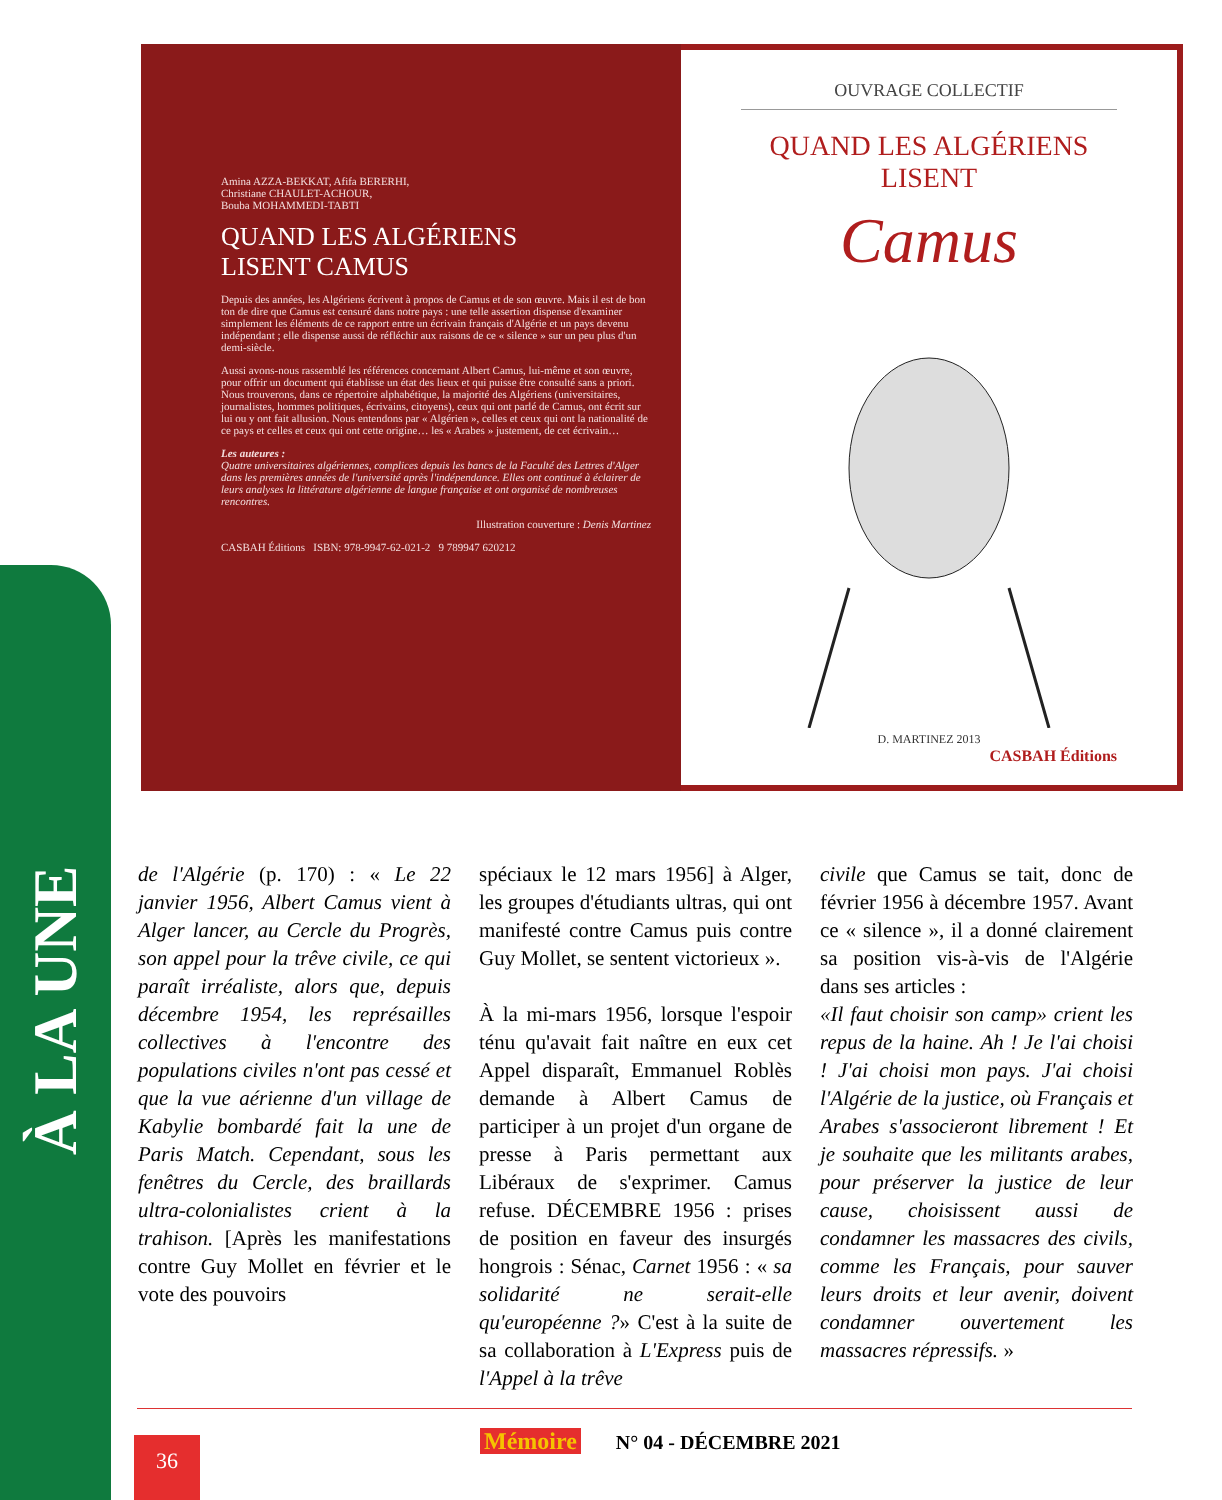À LA UNE
Amina AZZA-BEKKAT, Afifa BERERHI,
Christiane CHAULET-ACHOUR,
Bouba MOHAMMEDI-TABTI
QUAND LES ALGÉRIENS
LISENT CAMUS
Depuis des années, les Algériens écrivent à propos de Camus et de son œuvre. Mais il est de bon ton de dire que Camus est censuré dans notre pays : une telle assertion dispense d'examiner simplement les éléments de ce rapport entre un écrivain français d'Algérie et un pays devenu indépendant ; elle dispense aussi de réfléchir aux raisons de ce « silence » sur un peu plus d'un demi-siècle.
Aussi avons-nous rassemblé les références concernant Albert Camus, lui-même et son œuvre, pour offrir un document qui établisse un état des lieux et qui puisse être consulté sans a priori. Nous trouverons, dans ce répertoire alphabétique, la majorité des Algériens (universitaires, journalistes, hommes politiques, écrivains, citoyens), ceux qui ont parlé de Camus, ont écrit sur lui ou y ont fait allusion. Nous entendons par « Algérien », celles et ceux qui ont la nationalité de ce pays et celles et ceux qui ont cette origine… les « Arabes » justement, de cet écrivain…
Les auteures :
Quatre universitaires algériennes, complices depuis les bancs de la Faculté des Lettres d'Alger dans les premières années de l'université après l'indépendance. Elles ont continué à éclairer de leurs analyses la littérature algérienne de langue française et ont organisé de nombreuses rencontres.
Illustration couverture : Denis Martinez
CASBAH Éditions ISBN: 978-9947-62-021-2 9 789947 620212
OUVRAGE COLLECTIF
QUAND LES ALGÉRIENS LISENT
Camus
D. MARTINEZ 2013
CASBAH Éditions
de l'Algérie (p. 170) : « Le 22 janvier 1956, Albert Camus vient à Alger lancer, au Cercle du Progrès, son appel pour la trêve civile, ce qui paraît irréaliste, alors que, depuis décembre 1954, les représailles collectives à l'encontre des populations civiles n'ont pas cessé et que la vue aérienne d'un village de Kabylie bombardé fait la une de Paris Match. Cependant, sous les fenêtres du Cercle, des braillards ultra-colonialistes crient à la trahison. [Après les manifestations contre Guy Mollet en février et le vote des pouvoirs
spéciaux le 12 mars 1956] à Alger, les groupes d'étudiants ultras, qui ont manifesté contre Camus puis contre Guy Mollet, se sentent victorieux ».
À la mi-mars 1956, lorsque l'espoir ténu qu'avait fait naître en eux cet Appel disparaît, Emmanuel Roblès demande à Albert Camus de participer à un projet d'un organe de presse à Paris permettant aux Libéraux de s'exprimer. Camus refuse. DÉCEMBRE 1956 : prises de position en faveur des insurgés hongrois : Sénac, Carnet 1956 : « sa solidarité ne serait-elle qu'européenne ?» C'est à la suite de sa collaboration à L'Express puis de l'Appel à la trêve
civile que Camus se tait, donc de février 1956 à décembre 1957. Avant ce « silence », il a donné clairement sa position vis-à-vis de l'Algérie dans ses articles :
«Il faut choisir son camp» crient les repus de la haine. Ah ! Je l'ai choisi ! J'ai choisi mon pays. J'ai choisi l'Algérie de la justice, où Français et Arabes s'associeront librement ! Et je souhaite que les militants arabes, pour préserver la justice de leur cause, choisissent aussi de condamner les massacres des civils, comme les Français, pour sauver leurs droits et leur avenir, doivent condamner ouvertement les massacres répressifs. »
36 Mémoire N° 04 - DÉCEMBRE 2021